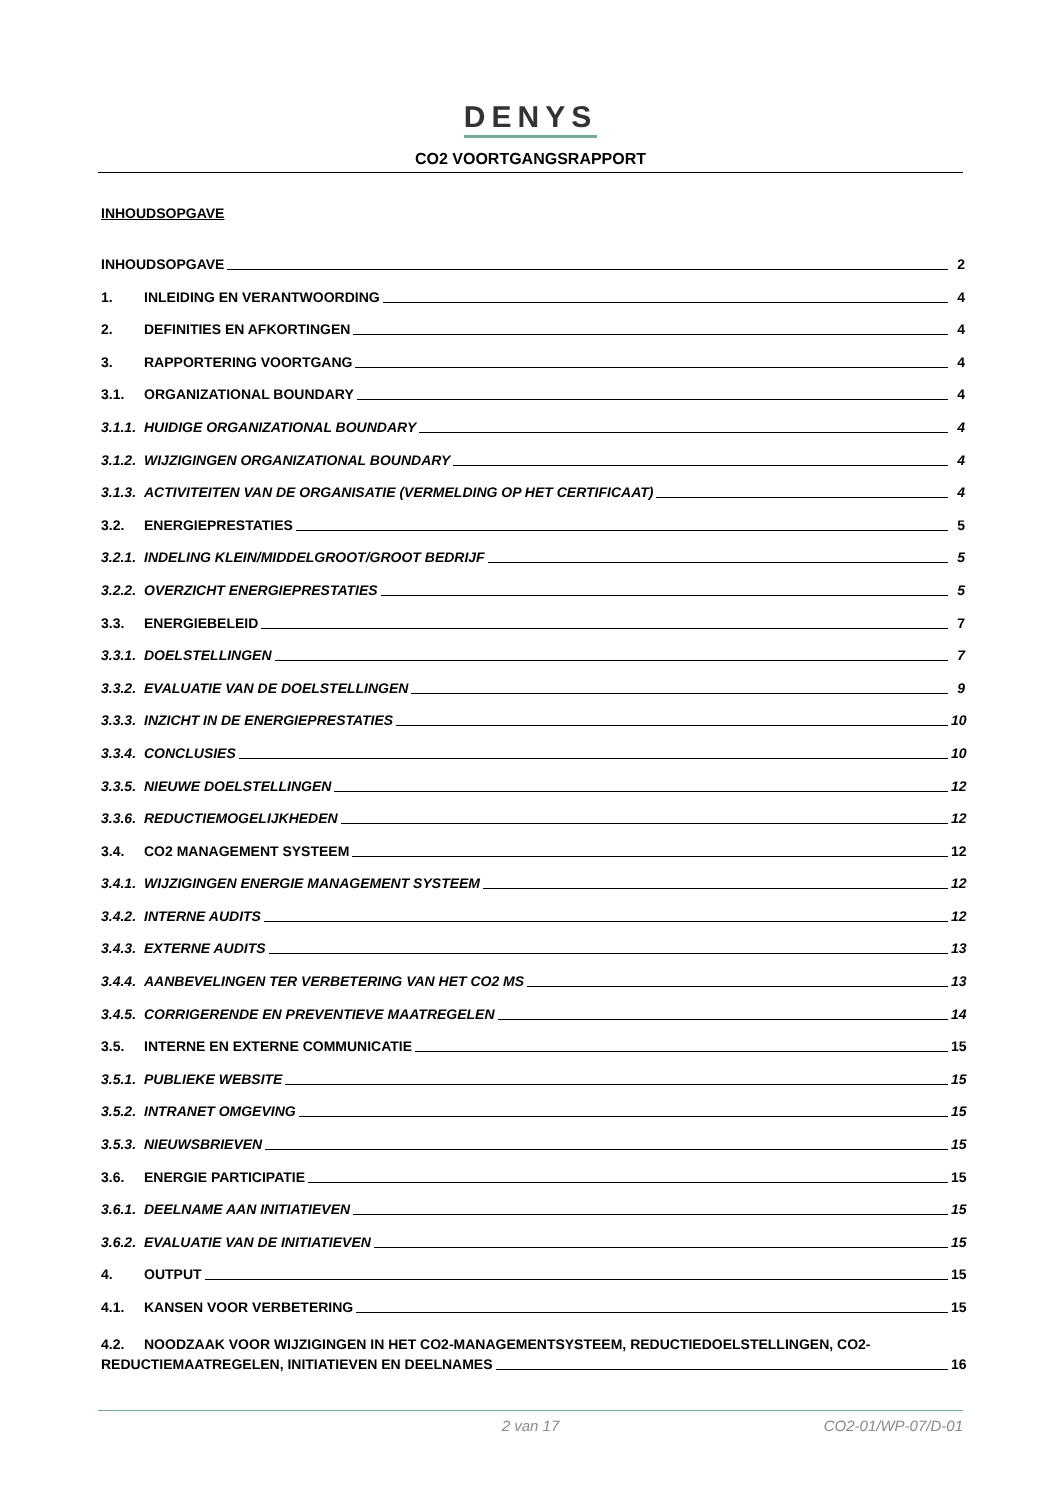DENYS
CO2 VOORTGANGSRAPPORT
INHOUDSOPGAVE
INHOUDSOPGAVE 2
1. INLEIDING EN VERANTWOORDING 4
2. DEFINITIES EN AFKORTINGEN 4
3. RAPPORTERING VOORTGANG 4
3.1. ORGANIZATIONAL BOUNDARY 4
3.1.1. HUIDIGE ORGANIZATIONAL BOUNDARY 4
3.1.2. WIJZIGINGEN ORGANIZATIONAL BOUNDARY 4
3.1.3. ACTIVITEITEN VAN DE ORGANISATIE (VERMELDING OP HET CERTIFICAAT) 4
3.2. ENERGIEPRESTATIES 5
3.2.1. INDELING KLEIN/MIDDELGROOT/GROOT BEDRIJF 5
3.2.2. OVERZICHT ENERGIEPRESTATIES 5
3.3. ENERGIEBELEID 7
3.3.1. DOELSTELLINGEN 7
3.3.2. EVALUATIE VAN DE DOELSTELLINGEN 9
3.3.3. INZICHT IN DE ENERGIEPRESTATIES 10
3.3.4. CONCLUSIES 10
3.3.5. NIEUWE DOELSTELLINGEN 12
3.3.6. REDUCTIEMOGELIJKHEDEN 12
3.4. CO2 MANAGEMENT SYSTEEM 12
3.4.1. WIJZIGINGEN ENERGIE MANAGEMENT SYSTEEM 12
3.4.2. INTERNE AUDITS 12
3.4.3. EXTERNE AUDITS 13
3.4.4. AANBEVELINGEN TER VERBETERING VAN HET CO2 MS 13
3.4.5. CORRIGERENDE EN PREVENTIEVE MAATREGELEN 14
3.5. INTERNE EN EXTERNE COMMUNICATIE 15
3.5.1. PUBLIEKE WEBSITE 15
3.5.2. INTRANET OMGEVING 15
3.5.3. NIEUWSBRIEVEN 15
3.6. ENERGIE PARTICIPATIE 15
3.6.1. DEELNAME AAN INITIATIEVEN 15
3.6.2. EVALUATIE VAN DE INITIATIEVEN 15
4. OUTPUT 15
4.1. KANSEN VOOR VERBETERING 15
4.2. NOODZAAK VOOR WIJZIGINGEN IN HET CO2-MANAGEMENTSYSTEEM, REDUCTIEDOELSTELLINGEN, CO2-
REDUCTIEMAATREGELEN, INITIATIEVEN EN DEELNAMES 16
2 van 17 CO2-01/WP-07/D-01